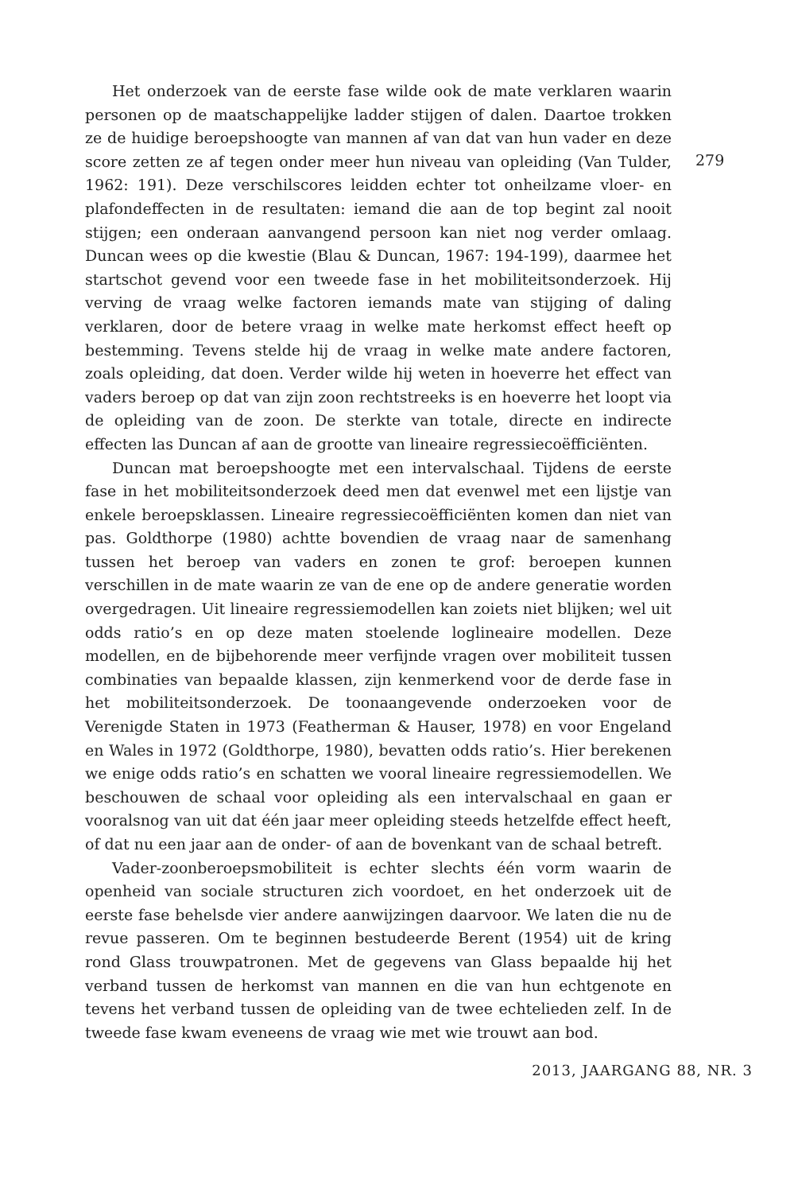Het onderzoek van de eerste fase wilde ook de mate verklaren waarin personen op de maatschappelijke ladder stijgen of dalen. Daartoe trokken ze de huidige beroepshoogte van mannen af van dat van hun vader en deze score zetten ze af tegen onder meer hun niveau van opleiding (Van Tulder, 1962: 191). Deze verschilscores leidden echter tot onheilzame vloer- en plafondeffecten in de resultaten: iemand die aan de top begint zal nooit stijgen; een onderaan aanvangend persoon kan niet nog verder omlaag. Duncan wees op die kwestie (Blau & Duncan, 1967: 194-199), daarmee het startschot gevend voor een tweede fase in het mobiliteitsonderzoek. Hij verving de vraag welke factoren iemands mate van stijging of daling verklaren, door de betere vraag in welke mate herkomst effect heeft op bestemming. Tevens stelde hij de vraag in welke mate andere factoren, zoals opleiding, dat doen. Verder wilde hij weten in hoeverre het effect van vaders beroep op dat van zijn zoon rechtstreeks is en hoeverre het loopt via de opleiding van de zoon. De sterkte van totale, directe en indirecte effecten las Duncan af aan de grootte van lineaire regressiecoëfficiënten.
Duncan mat beroepshoogte met een intervalschaal. Tijdens de eerste fase in het mobiliteitsonderzoek deed men dat evenwel met een lijstje van enkele beroepsklassen. Lineaire regressiecoëfficiënten komen dan niet van pas. Goldthorpe (1980) achtte bovendien de vraag naar de samenhang tussen het beroep van vaders en zonen te grof: beroepen kunnen verschillen in de mate waarin ze van de ene op de andere generatie worden overgedragen. Uit lineaire regressiemodellen kan zoiets niet blijken; wel uit odds ratio’s en op deze maten stoelende loglineaire modellen. Deze modellen, en de bijbehorende meer verfijnde vragen over mobiliteit tussen combinaties van bepaalde klassen, zijn kenmerkend voor de derde fase in het mobiliteitsonderzoek. De toonaangevende onderzoeken voor de Verenigde Staten in 1973 (Featherman & Hauser, 1978) en voor Engeland en Wales in 1972 (Goldthorpe, 1980), bevatten odds ratio’s. Hier berekenen we enige odds ratio’s en schatten we vooral lineaire regressiemodellen. We beschouwen de schaal voor opleiding als een intervalschaal en gaan er vooralsnog van uit dat één jaar meer opleiding steeds hetzelfde effect heeft, of dat nu een jaar aan de onder- of aan de bovenkant van de schaal betreft.
Vader-zoonberoepsmobiliteit is echter slechts één vorm waarin de openheid van sociale structuren zich voordoet, en het onderzoek uit de eerste fase behelsde vier andere aanwijzingen daarvoor. We laten die nu de revue passeren. Om te beginnen bestudeerde Berent (1954) uit de kring rond Glass trouwpatronen. Met de gegevens van Glass bepaalde hij het verband tussen de herkomst van mannen en die van hun echtgenote en tevens het verband tussen de opleiding van de twee echtelieden zelf. In de tweede fase kwam eveneens de vraag wie met wie trouwt aan bod.
279
2013, JAARGANG 88, NR. 3